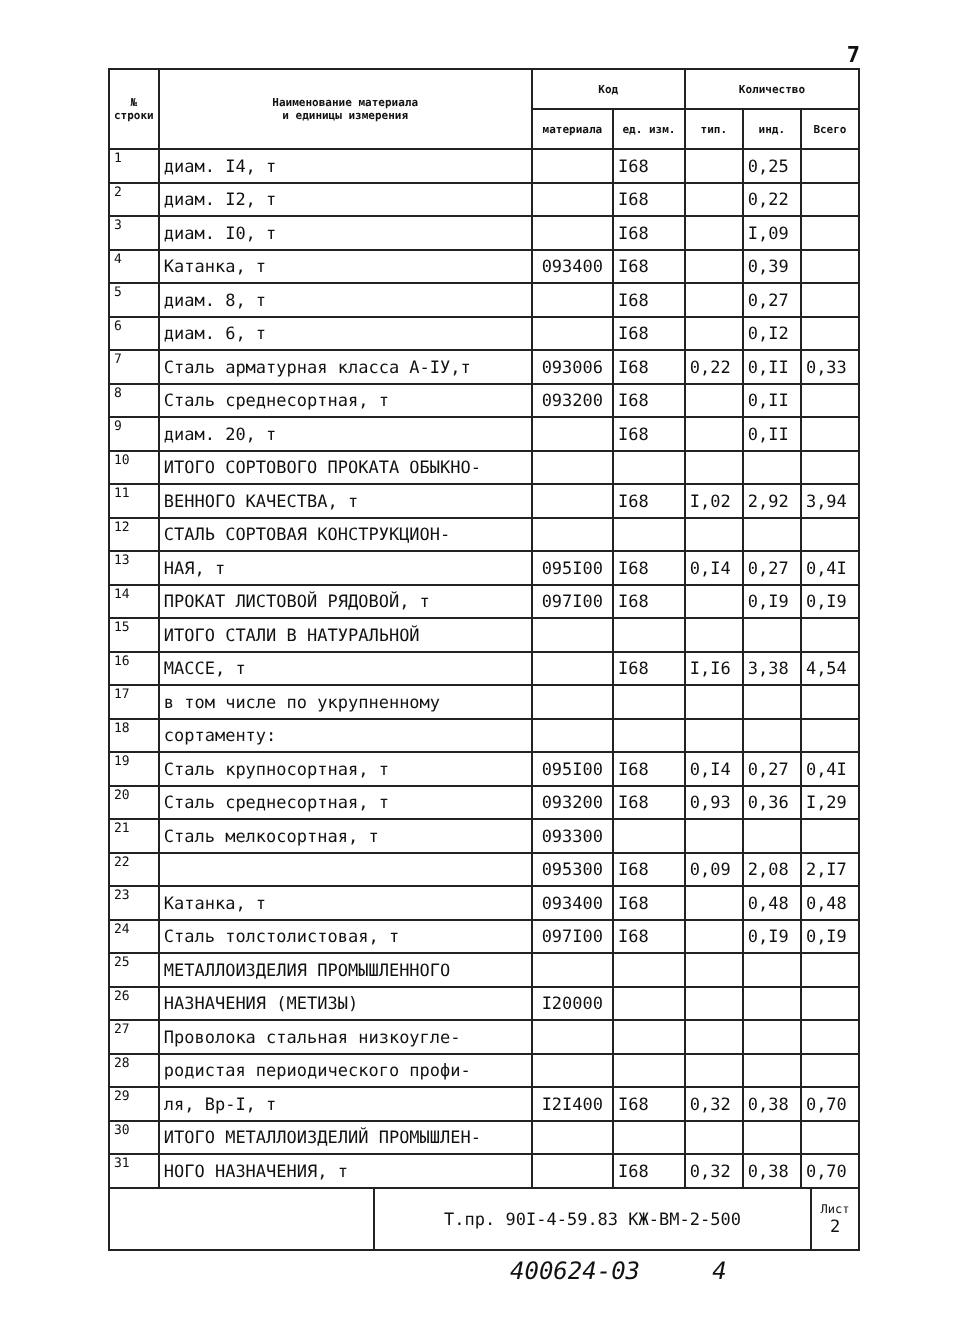7
| № строки | Наименование материала и единицы измерения | Код | | Количество | | |
| --- | --- | --- | --- | --- | --- | --- |
| | | материала | ед. изм. | тип. | инд. | Всего |
| 1 | диам. I4, т | | I68 | | 0,25 | |
| 2 | диам. I2, т | | I68 | | 0,22 | |
| 3 | диам. I0, т | | I68 | | I,09 | |
| 4 | Катанка, т | 093400 | I68 | | 0,39 | |
| 5 | диам. 8, т | | I68 | | 0,27 | |
| 6 | диам. 6, т | | I68 | | 0,I2 | |
| 7 | Сталь арматурная класса А-IУ,т | 093006 | I68 | 0,22 | 0,II | 0,33 |
| 8 | Сталь среднесортная, т | 093200 | I68 | | 0,II | |
| 9 | диам. 20, т | | I68 | | 0,II | |
| 10 | ИТОГО СОРТОВОГО ПРОКАТА ОБЫКНО- | | | | | |
| 11 | ВЕННОГО КАЧЕСТВА, т | | I68 | I,02 | 2,92 | 3,94 |
| 12 | СТАЛЬ СОРТОВАЯ КОНСТРУКЦИОН- | | | | | |
| 13 | НАЯ, т | 095I00 | I68 | 0,I4 | 0,27 | 0,4I |
| 14 | ПРОКАТ ЛИСТОВОЙ РЯДОВОЙ, т | 097I00 | I68 | | 0,I9 | 0,I9 |
| 15 | ИТОГО СТАЛИ В НАТУРАЛЬНОЙ | | | | | |
| 16 | МАССЕ, т | | I68 | I,I6 | 3,38 | 4,54 |
| 17 | в том числе по укрупненному | | | | | |
| 18 | сортаменту: | | | | | |
| 19 | Сталь крупносортная, т | 095I00 | I68 | 0,I4 | 0,27 | 0,4I |
| 20 | Сталь среднесортная, т | 093200 | I68 | 0,93 | 0,36 | I,29 |
| 21 | Сталь мелкосортная, т | 093300 | | | | |
| 22 | | 095300 | I68 | 0,09 | 2,08 | 2,I7 |
| 23 | Катанка, т | 093400 | I68 | | 0,48 | 0,48 |
| 24 | Сталь толстолистовая, т | 097I00 | I68 | | 0,I9 | 0,I9 |
| 25 | МЕТАЛЛОИЗДЕЛИЯ ПРОМЫШЛЕННОГО | | | | | |
| 26 | НАЗНАЧЕНИЯ (МЕТИЗЫ) | I20000 | | | | |
| 27 | Проволока стальная низкоугле- | | | | | |
| 28 | родистая периодического профи- | | | | | |
| 29 | ля, Вр-I, т | I2I400 | I68 | 0,32 | 0,38 | 0,70 |
| 30 | ИТОГО МЕТАЛЛОИЗДЕЛИЙ ПРОМЫШЛЕН- | | | | | |
| 31 | НОГО НАЗНАЧЕНИЯ, т | | I68 | 0,32 | 0,38 | 0,70 |
| | Т.пр. 90I-4-59.83 КЖ-ВМ-2-500 | Лист 2 |
400624-03 4